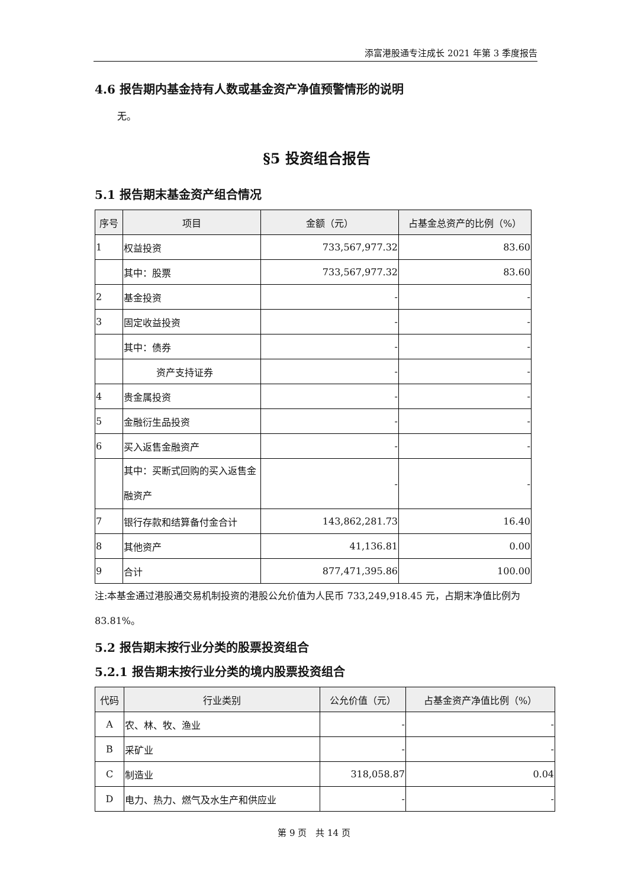添富港股通专注成长 2021 年第 3 季度报告
4.6 报告期内基金持有人数或基金资产净值预警情形的说明
无。
§5 投资组合报告
5.1 报告期末基金资产组合情况
| 序号 | 项目 | 金额（元） | 占基金总资产的比例（%） |
| --- | --- | --- | --- |
| 1 | 权益投资 | 733,567,977.32 | 83.60 |
| | 其中：股票 | 733,567,977.32 | 83.60 |
| 2 | 基金投资 | - | - |
| 3 | 固定收益投资 | - | - |
| | 其中：债券 | - | - |
| | 资产支持证券 | - | - |
| 4 | 贵金属投资 | - | - |
| 5 | 金融衍生品投资 | - | - |
| 6 | 买入返售金融资产 | - | - |
| | 其中：买断式回购的买入返售金融资产 | - | - |
| 7 | 银行存款和结算备付金合计 | 143,862,281.73 | 16.40 |
| 8 | 其他资产 | 41,136.81 | 0.00 |
| 9 | 合计 | 877,471,395.86 | 100.00 |
注:本基金通过港股通交易机制投资的港股公允价值为人民币 733,249,918.45 元，占期末净值比例为 83.81%。
5.2 报告期末按行业分类的股票投资组合
5.2.1 报告期末按行业分类的境内股票投资组合
| 代码 | 行业类别 | 公允价值（元） | 占基金资产净值比例（%） |
| --- | --- | --- | --- |
| A | 农、林、牧、渔业 | - | - |
| B | 采矿业 | - | - |
| C | 制造业 | 318,058.87 | 0.04 |
| D | 电力、热力、燃气及水生产和供应业 | - | - |
第 9 页　共 14 页